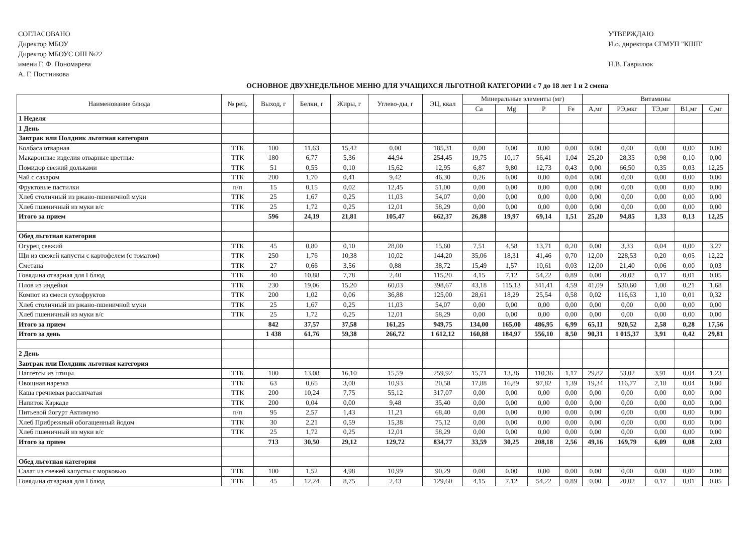СОГЛАСОВАНО
Директор МБОУ
Директор МБОУС ОШ №22
имени Г. Ф. Пономарева
А. Г. Постникова
УТВЕРЖДАЮ
И.о. директора СГМУП "КШП"
Н.В. Гаврилюк
ОСНОВНОЕ ДВУХНЕДЕЛЬНОЕ МЕНЮ ДЛЯ УЧАЩИХСЯ ЛЬГОТНОЙ КАТЕГОРИИ с 7 до 18 лет 1 и 2 смена
| Наименование блюда | № рец. | Выход, г | Белки, г | Жиры, г | Углево-ды, г | ЭЦ, ккал | Минеральные элементы (мг) | | | | Витамины | | | | |
| --- | --- | --- | --- | --- | --- | --- | --- | --- | --- | --- | --- | --- | --- | --- | --- |
| | | | | | | | Ca | Mg | P | Fe | А,мг | РЭ,мкг | ТЭ,мг | В1,мг | С,мг |
| 1 Неделя | | | | | | | | | | | | | | | |
| 1 День | | | | | | | | | | | | | | | |
| Завтрак или Полдник льготная категория | | | | | | | | | | | | | | | |
| Колбаса отварная | ТТК | 100 | 11,63 | 15,42 | 0,00 | 185,31 | 0,00 | 0,00 | 0,00 | 0,00 | 0,00 | 0,00 | 0,00 | 0,00 | 0,00 |
| Макаронные изделия отварные цветные | ТТК | 180 | 6,77 | 5,36 | 44,94 | 254,45 | 19,75 | 10,17 | 56,41 | 1,04 | 25,20 | 28,35 | 0,98 | 0,10 | 0,00 |
| Помидор свежий дольками | ТТК | 51 | 0,55 | 0,10 | 15,62 | 12,95 | 6,87 | 9,80 | 12,73 | 0,43 | 0,00 | 66,50 | 0,35 | 0,03 | 12,25 |
| Чай с сахаром | ТТК | 200 | 1,70 | 0,41 | 9,42 | 46,30 | 0,26 | 0,00 | 0,00 | 0,04 | 0,00 | 0,00 | 0,00 | 0,00 | 0,00 |
| Фруктовые пастилки | п/п | 15 | 0,15 | 0,02 | 12,45 | 51,00 | 0,00 | 0,00 | 0,00 | 0,00 | 0,00 | 0,00 | 0,00 | 0,00 | 0,00 |
| Хлеб столичный из ржано-пшеничной муки | ТТК | 25 | 1,67 | 0,25 | 11,03 | 54,07 | 0,00 | 0,00 | 0,00 | 0,00 | 0,00 | 0,00 | 0,00 | 0,00 | 0,00 |
| Хлеб пшеничный из муки в/с | ТТК | 25 | 1,72 | 0,25 | 12,01 | 58,29 | 0,00 | 0,00 | 0,00 | 0,00 | 0,00 | 0,00 | 0,00 | 0,00 | 0,00 |
| Итого за прием | | 596 | 24,19 | 21,81 | 105,47 | 662,37 | 26,88 | 19,97 | 69,14 | 1,51 | 25,20 | 94,85 | 1,33 | 0,13 | 12,25 |
| Обед льготная категория | | | | | | | | | | | | | | | |
| Огурец свежий | ТТК | 45 | 0,80 | 0,10 | 28,00 | 15,60 | 7,51 | 4,58 | 13,71 | 0,20 | 0,00 | 3,33 | 0,04 | 0,00 | 3,27 |
| Щи из свежей капусты с картофелем (с томатом) | ТТК | 250 | 1,76 | 10,38 | 10,02 | 144,20 | 35,06 | 18,31 | 41,46 | 0,70 | 12,00 | 228,53 | 0,20 | 0,05 | 12,22 |
| Сметана | ТТК | 27 | 0,66 | 3,56 | 0,88 | 38,72 | 15,49 | 1,57 | 10,61 | 0,03 | 12,00 | 21,40 | 0,06 | 0,00 | 0,03 |
| Говядина отварная для I блюд | ТТК | 40 | 10,88 | 7,78 | 2,40 | 115,20 | 4,15 | 7,12 | 54,22 | 0,89 | 0,00 | 20,02 | 0,17 | 0,01 | 0,05 |
| Плов из индейки | ТТК | 230 | 19,06 | 15,20 | 60,03 | 398,67 | 43,18 | 115,13 | 341,41 | 4,59 | 41,09 | 530,60 | 1,00 | 0,21 | 1,68 |
| Компот из смеси сухофруктов | ТТК | 200 | 1,02 | 0,06 | 36,88 | 125,00 | 28,61 | 18,29 | 25,54 | 0,58 | 0,02 | 116,63 | 1,10 | 0,01 | 0,32 |
| Хлеб столичный из ржано-пшеничной муки | ТТК | 25 | 1,67 | 0,25 | 11,03 | 54,07 | 0,00 | 0,00 | 0,00 | 0,00 | 0,00 | 0,00 | 0,00 | 0,00 | 0,00 |
| Хлеб пшеничный из муки в/с | ТТК | 25 | 1,72 | 0,25 | 12,01 | 58,29 | 0,00 | 0,00 | 0,00 | 0,00 | 0,00 | 0,00 | 0,00 | 0,00 | 0,00 |
| Итого за прием | | 842 | 37,57 | 37,58 | 161,25 | 949,75 | 134,00 | 165,00 | 486,95 | 6,99 | 65,11 | 920,52 | 2,58 | 0,28 | 17,56 |
| Итого за день | | 1 438 | 61,76 | 59,38 | 266,72 | 1 612,12 | 160,88 | 184,97 | 556,10 | 8,50 | 90,31 | 1 015,37 | 3,91 | 0,42 | 29,81 |
| 2 День | | | | | | | | | | | | | | | |
| Завтрак или Полдник льготная категория | | | | | | | | | | | | | | | |
| Наггетсы из птицы | ТТК | 100 | 13,08 | 16,10 | 15,59 | 259,92 | 15,71 | 13,36 | 110,36 | 1,17 | 29,82 | 53,02 | 3,91 | 0,04 | 1,23 |
| Овощная нарезка | ТТК | 63 | 0,65 | 3,00 | 10,93 | 20,58 | 17,88 | 16,89 | 97,82 | 1,39 | 19,34 | 116,77 | 2,18 | 0,04 | 0,80 |
| Каша гречневая рассыпчатая | ТТК | 200 | 10,24 | 7,75 | 55,12 | 317,07 | 0,00 | 0,00 | 0,00 | 0,00 | 0,00 | 0,00 | 0,00 | 0,00 | 0,00 |
| Напиток Каркаде | ТТК | 200 | 0,04 | 0,00 | 9,48 | 35,40 | 0,00 | 0,00 | 0,00 | 0,00 | 0,00 | 0,00 | 0,00 | 0,00 | 0,00 |
| Питьевой йогурт Актимуно | п/п | 95 | 2,57 | 1,43 | 11,21 | 68,40 | 0,00 | 0,00 | 0,00 | 0,00 | 0,00 | 0,00 | 0,00 | 0,00 | 0,00 |
| Хлеб Прибрежный обогащенный йодом | ТТК | 30 | 2,21 | 0,59 | 15,38 | 75,12 | 0,00 | 0,00 | 0,00 | 0,00 | 0,00 | 0,00 | 0,00 | 0,00 | 0,00 |
| Хлеб пшеничный из муки в/с | ТТК | 25 | 1,72 | 0,25 | 12,01 | 58,29 | 0,00 | 0,00 | 0,00 | 0,00 | 0,00 | 0,00 | 0,00 | 0,00 | 0,00 |
| Итого за прием | | 713 | 30,50 | 29,12 | 129,72 | 834,77 | 33,59 | 30,25 | 208,18 | 2,56 | 49,16 | 169,79 | 6,09 | 0,08 | 2,03 |
| Обед льготная категория | | | | | | | | | | | | | | | |
| Салат из свежей капусты с морковью | ТТК | 100 | 1,52 | 4,98 | 10,99 | 90,29 | 0,00 | 0,00 | 0,00 | 0,00 | 0,00 | 0,00 | 0,00 | 0,00 | 0,00 |
| Говядина отварная для I блюд | ТТК | 45 | 12,24 | 8,75 | 2,43 | 129,60 | 4,15 | 7,12 | 54,22 | 0,89 | 0,00 | 20,02 | 0,17 | 0,01 | 0,05 |